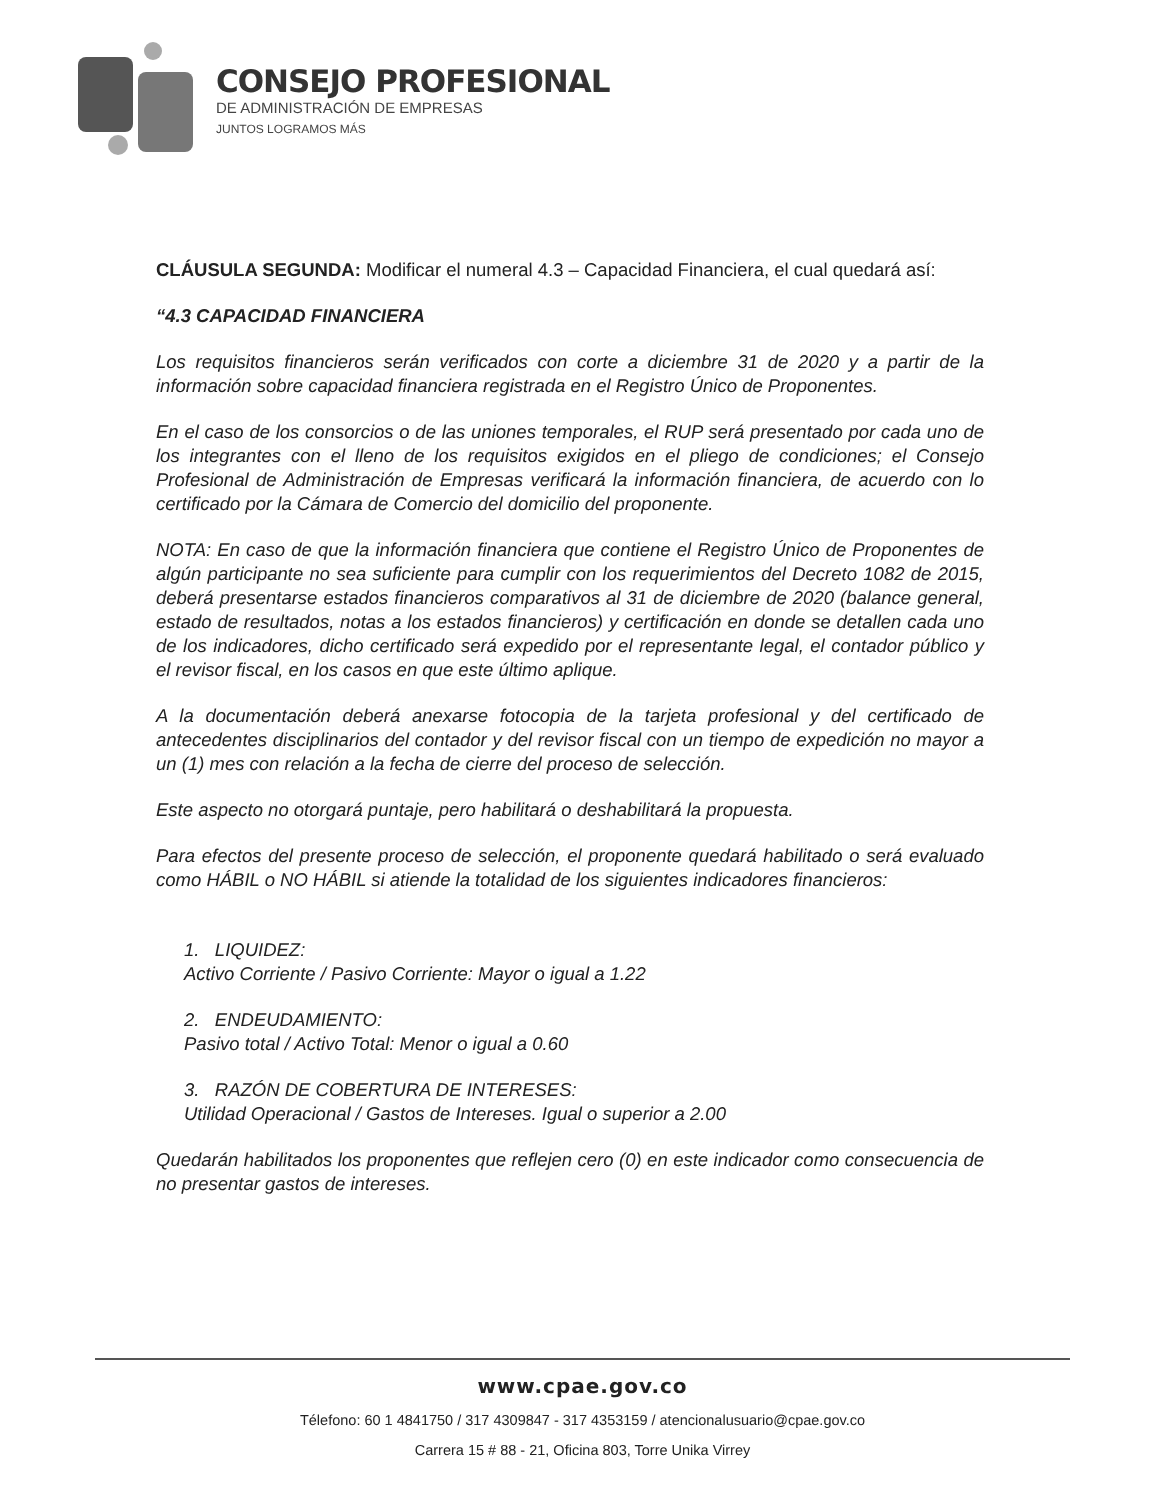CONSEJO PROFESIONAL
DE ADMINISTRACIÓN DE EMPRESAS
JUNTOS LOGRAMOS MÁS
CLÁUSULA SEGUNDA: Modificar el numeral 4.3 – Capacidad Financiera, el cual quedará así:
“4.3 CAPACIDAD FINANCIERA
Los requisitos financieros serán verificados con corte a diciembre 31 de 2020 y a partir de la información sobre capacidad financiera registrada en el Registro Único de Proponentes.
En el caso de los consorcios o de las uniones temporales, el RUP será presentado por cada uno de los integrantes con el lleno de los requisitos exigidos en el pliego de condiciones; el Consejo Profesional de Administración de Empresas verificará la información financiera, de acuerdo con lo certificado por la Cámara de Comercio del domicilio del proponente.
NOTA: En caso de que la información financiera que contiene el Registro Único de Proponentes de algún participante no sea suficiente para cumplir con los requerimientos del Decreto 1082 de 2015, deberá presentarse estados financieros comparativos al 31 de diciembre de 2020 (balance general, estado de resultados, notas a los estados financieros) y certificación en donde se detallen cada uno de los indicadores, dicho certificado será expedido por el representante legal, el contador público y el revisor fiscal, en los casos en que este último aplique.
A la documentación deberá anexarse fotocopia de la tarjeta profesional y del certificado de antecedentes disciplinarios del contador y del revisor fiscal con un tiempo de expedición no mayor a un (1) mes con relación a la fecha de cierre del proceso de selección.
Este aspecto no otorgará puntaje, pero habilitará o deshabilitará la propuesta.
Para efectos del presente proceso de selección, el proponente quedará habilitado o será evaluado como HÁBIL o NO HÁBIL si atiende la totalidad de los siguientes indicadores financieros:
1. LIQUIDEZ:
Activo Corriente / Pasivo Corriente: Mayor o igual a 1.22
2. ENDEUDAMIENTO:
Pasivo total / Activo Total: Menor o igual a 0.60
3. RAZÓN DE COBERTURA DE INTERESES:
Utilidad Operacional / Gastos de Intereses. Igual o superior a 2.00
Quedarán habilitados los proponentes que reflejen cero (0) en este indicador como consecuencia de no presentar gastos de intereses.
www.cpae.gov.co
Télefono: 60 1 4841750 / 317 4309847 - 317 4353159 / atencionalusuario@cpae.gov.co
Carrera 15 # 88 - 21, Oficina 803, Torre Unika Virrey